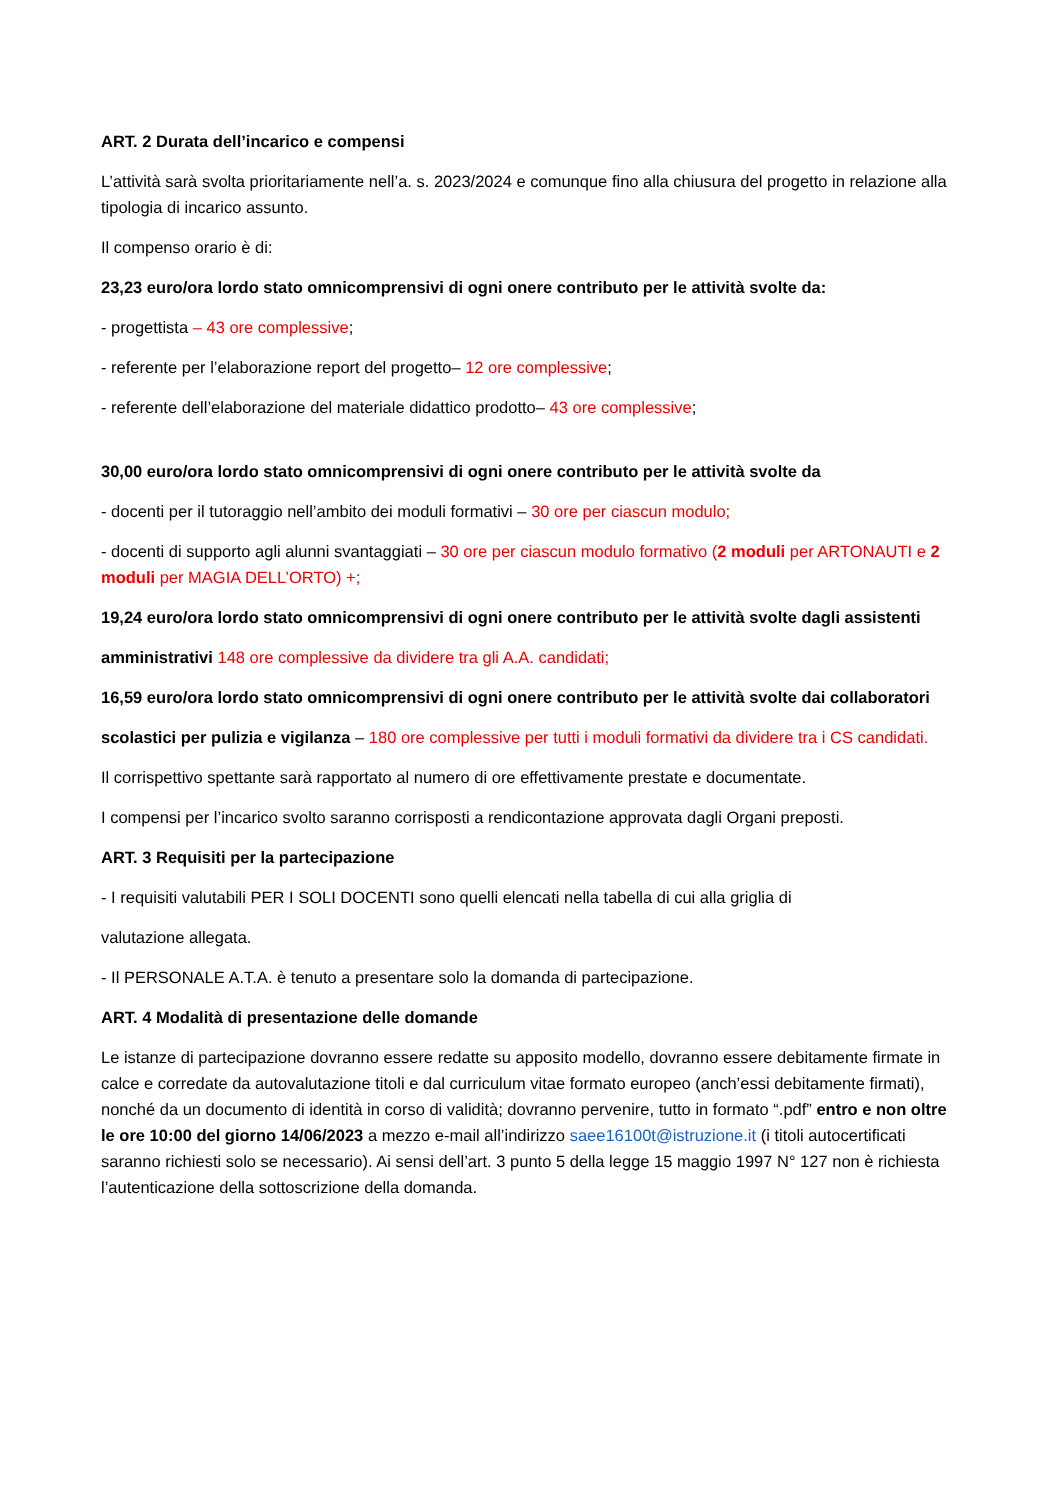ART. 2 Durata dell’incarico e compensi
L’attività sarà svolta prioritariamente nell’a. s. 2023/2024 e comunque fino alla chiusura del progetto in relazione alla tipologia di incarico assunto.
Il compenso orario è di:
23,23 euro/ora lordo stato omnicomprensivi di ogni onere contributo per le attività svolte da:
- progettista – 43 ore complessive;
- referente per l’elaborazione report del progetto– 12 ore complessive;
- referente dell’elaborazione del materiale didattico prodotto– 43 ore complessive;
30,00 euro/ora lordo stato omnicomprensivi di ogni onere contributo per le attività svolte da
- docenti per il tutoraggio nell’ambito dei moduli formativi – 30 ore per ciascun modulo;
- docenti di supporto agli alunni svantaggiati – 30 ore per ciascun modulo formativo (2 moduli per ARTONAUTI e 2 moduli per MAGIA DELL’ORTO) +;
19,24 euro/ora lordo stato omnicomprensivi di ogni onere contributo per le attività svolte dagli assistenti
amministrativi 148 ore complessive da dividere tra gli A.A. candidati;
16,59 euro/ora lordo stato omnicomprensivi di ogni onere contributo per le attività svolte dai collaboratori
scolastici per pulizia e vigilanza – 180 ore complessive per tutti i moduli formativi da dividere tra i CS candidati.
Il corrispettivo spettante sarà rapportato al numero di ore effettivamente prestate e documentate.
I compensi per l’incarico svolto saranno corrisposti a rendicontazione approvata dagli Organi preposti.
ART. 3 Requisiti per la partecipazione
- I requisiti valutabili PER I SOLI DOCENTI sono quelli elencati nella tabella di cui alla griglia di
valutazione allegata.
- Il PERSONALE A.T.A. è tenuto a presentare solo la domanda di partecipazione.
ART. 4 Modalità di presentazione delle domande
Le istanze di partecipazione dovranno essere redatte su apposito modello, dovranno essere debitamente firmate in calce e corredate da autovalutazione titoli e dal curriculum vitae formato europeo (anch’essi debitamente firmati), nonché da un documento di identità in corso di validità; dovranno pervenire, tutto in formato “.pdf” entro e non oltre le ore 10:00 del giorno 14/06/2023 a mezzo e-mail all’indirizzo saee16100t@istruzione.it (i titoli autocertificati saranno richiesti solo se necessario). Ai sensi dell’art. 3 punto 5 della legge 15 maggio 1997 N° 127 non è richiesta l’autenticazione della sottoscrizione della domanda.